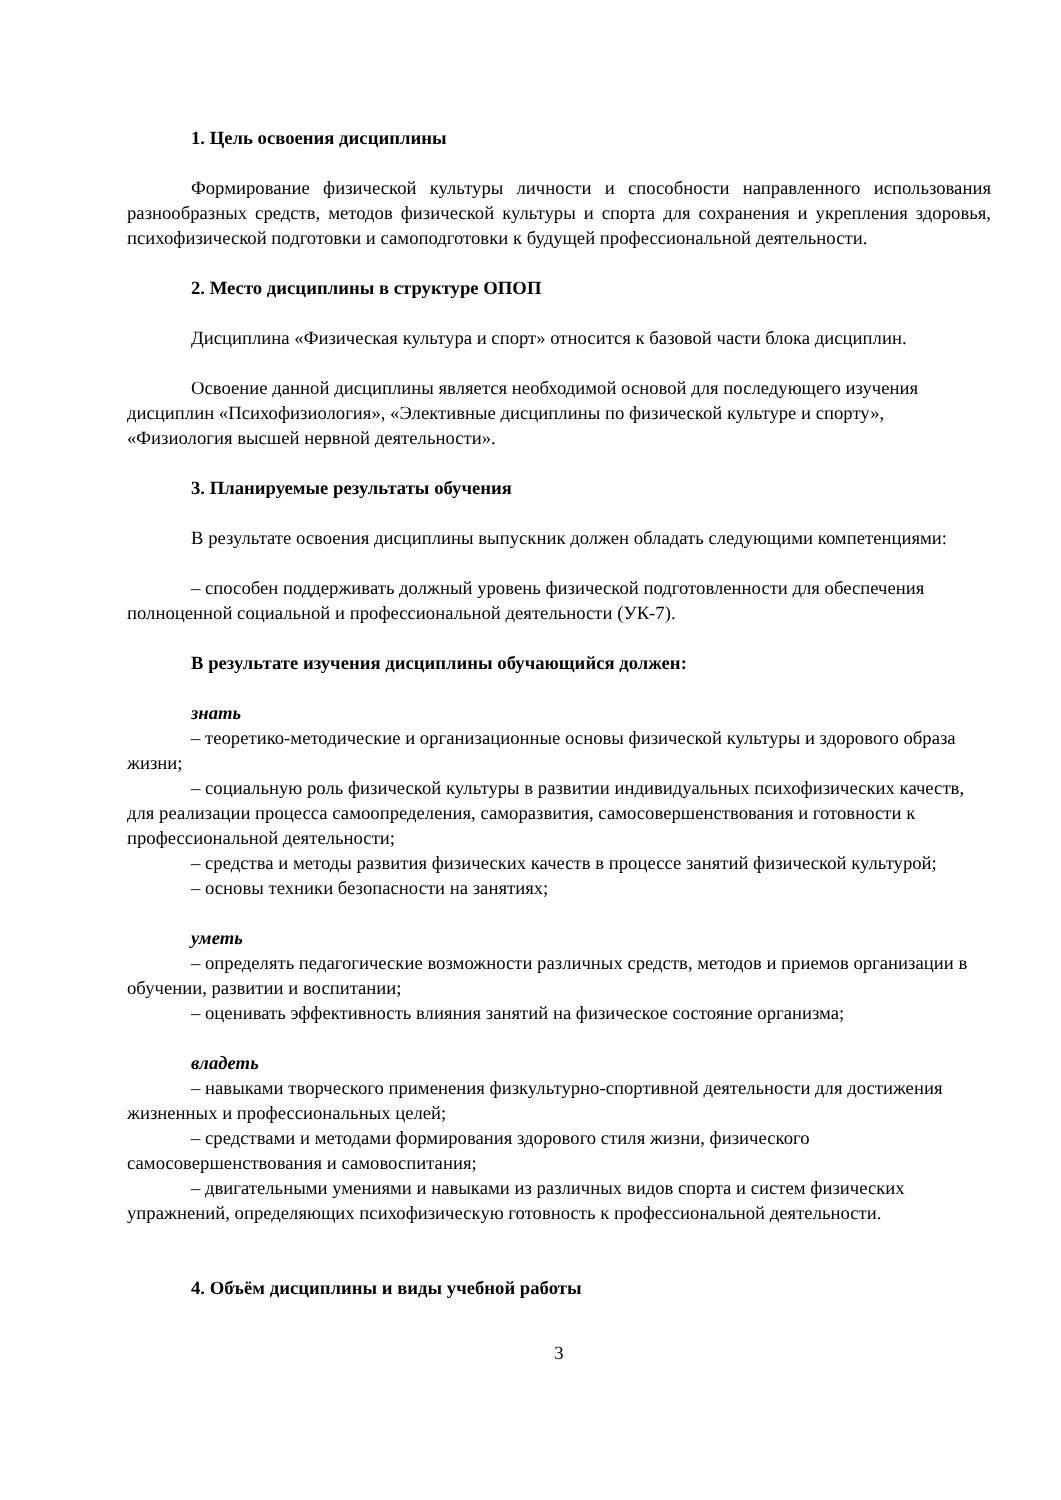1. Цель освоения дисциплины
Формирование физической культуры личности и способности направленного использования разнообразных средств, методов физической культуры и спорта для сохранения и укрепления здоровья, психофизической подготовки и самоподготовки к будущей профессиональной деятельности.
2. Место дисциплины в структуре ОПОП
Дисциплина «Физическая культура и спорт» относится к базовой части блока дисциплин.
Освоение данной дисциплины является необходимой основой для последующего изучения дисциплин «Психофизиология», «Элективные дисциплины по физической культуре и спорту», «Физиология высшей нервной деятельности».
3. Планируемые результаты обучения
В результате освоения дисциплины выпускник должен обладать следующими компетенциями:
– способен поддерживать должный уровень физической подготовленности для обеспечения полноценной социальной и профессиональной деятельности (УК-7).
В результате изучения дисциплины обучающийся должен:
знать
– теоретико-методические и организационные основы физической культуры и здорового образа жизни;
– социальную роль физической культуры в развитии индивидуальных психофизических качеств, для реализации процесса самоопределения, саморазвития, самосовершенствования и готовности к профессиональной деятельности;
– средства и методы развития физических качеств в процессе занятий физической культурой;
– основы техники безопасности на занятиях;
уметь
– определять педагогические возможности различных средств, методов и приемов организации в обучении, развитии и воспитании;
– оценивать эффективность влияния занятий на физическое состояние организма;
владеть
– навыками творческого применения физкультурно-спортивной деятельности для достижения жизненных и профессиональных целей;
– средствами и методами формирования здорового стиля жизни, физического самосовершенствования и самовоспитания;
– двигательными умениями и навыками из различных видов спорта и систем физических упражнений, определяющих психофизическую готовность к профессиональной деятельности.
4. Объём дисциплины и виды учебной работы
3